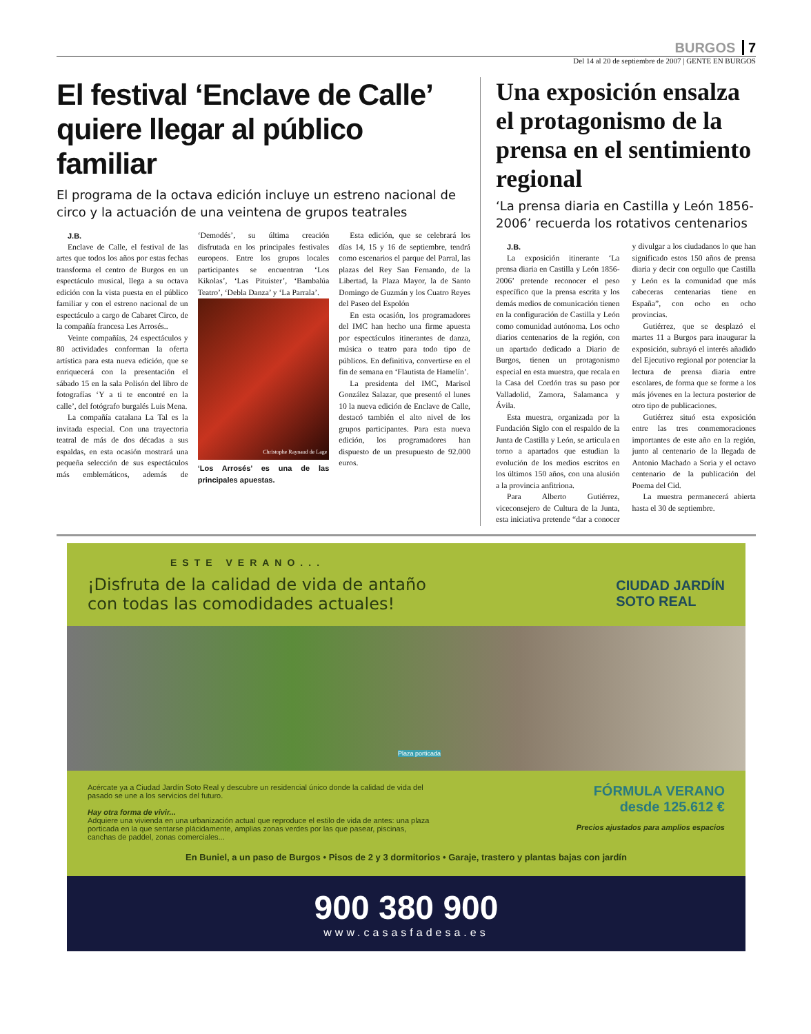BURGOS 7
Del 14 al 20 de septiembre de 2007 | GENTE EN BURGOS
El festival ‘Enclave de Calle’ quiere llegar al público familiar
El programa de la octava edición incluye un estreno nacional de circo y la actuación de una veintena de grupos teatrales
J.B.
Enclave de Calle, el festival de las artes que todos los años por estas fechas transforma el centro de Burgos en un espectáculo musical, llega a su octava edición con la vista puesta en el público familiar y con el estreno nacional de un espectáculo a cargo de Cabaret Circo, de la compañía francesa Les Arrosés..
Veinte compañías, 24 espectáculos y 80 actividades conforman la oferta artística para esta nueva edición, que se enriquecerá con la presentación el sábado 15 en la sala Polisón del libro de fotografías ‘Y a ti te encontré en la calle’, del fotógrafo burgalés Luis Mena.
La compañía catalana La Tal es la invitada especial. Con una trayectoria teatral de más de dos décadas a sus espaldas, en esta ocasión mostrará una pequeña selección de sus espectáculos más emblemáticos, además de ‘Demodés’, su última creación disfrutada en los principales festivales europeos. Entre los grupos locales participantes se encuentran ‘Los Kikolas’, ‘Las Pituister’, ‘Bambalúa Teatro’, ‘Debla Danza’ y ‘La Parrala’.
Christophe Raynaud de Lage
‘Los Arrosés’ es una de las principales apuestas.
Esta edición, que se celebrará los días 14, 15 y 16 de septiembre, tendrá como escenarios el parque del Parral, las plazas del Rey San Fernando, de la Libertad, la Plaza Mayor, la de Santo Domingo de Guzmán y los Cuatro Reyes del Paseo del Espolón
En esta ocasión, los programadores del IMC han hecho una firme apuesta por espectáculos itinerantes de danza, música o teatro para todo tipo de públicos. En definitiva, convertirse en el fin de semana en ‘Flautista de Hamelín’.
La presidenta del IMC, Marisol González Salazar, que presentó el lunes 10 la nueva edición de Enclave de Calle, destacó también el alto nivel de los grupos participantes. Para esta nueva edición, los programadores han dispuesto de un presupuesto de 92.000 euros.
Una exposición ensalza el protagonismo de la prensa en el sentimiento regional
‘La prensa diaria en Castilla y León 1856-2006’ recuerda los rotativos centenarios
J.B.
La exposición itinerante ‘La prensa diaria en Castilla y León 1856-2006’ pretende reconocer el peso específico que la prensa escrita y los demás medios de comunicación tienen en la configuración de Castilla y León como comunidad autónoma. Los ocho diarios centenarios de la región, con un apartado dedicado a Diario de Burgos, tienen un protagonismo especial en esta muestra, que recala en la Casa del Cordón tras su paso por Valladolid, Zamora, Salamanca y Ávila.
Esta muestra, organizada por la Fundación Siglo con el respaldo de la Junta de Castilla y León, se articula en torno a apartados que estudian la evolución de los medios escritos en los últimos 150 años, con una alusión a la provincia anfitriona.
Para Alberto Gutiérrez, viceconsejero de Cultura de la Junta, esta iniciativa pretende “dar a conocer y divulgar a los ciudadanos lo que han significado estos 150 años de prensa diaria y decir con orgullo que Castilla y León es la comunidad que más cabeceras centenarias tiene en España”, con ocho en ocho provincias.
Gutiérrez, que se desplazó el martes 11 a Burgos para inaugurar la exposición, subrayó el interés añadido del Ejecutivo regional por potenciar la lectura de prensa diaria entre escolares, de forma que se forme a los más jóvenes en la lectura posterior de otro tipo de publicaciones.
Gutiérrez situó esta exposición entre las tres conmemoraciones importantes de este año en la región, junto al centenario de la llegada de Antonio Machado a Soria y el octavo centenario de la publicación del Poema del Cid.
La muestra permanecerá abierta hasta el 30 de septiembre.
ESTE VERANO...
¡Disfruta de la calidad de vida de antaño
con todas las comodidades actuales!
CIUDAD JARDÍN
SOTO REAL
Plaza porticada
Acércate ya a Ciudad Jardín Soto Real y descubre un residencial único donde la calidad de vida del pasado se une a los servicios del futuro.
Hay otra forma de vivir...
Adquiere una vivienda en una urbanización actual que reproduce el estilo de vida de antes: una plaza porticada en la que sentarse plácidamente, amplias zonas verdes por las que pasear, piscinas, canchas de paddel, zonas comerciales...
FÓRMULA VERANO
desde 125.612 €
Precios ajustados para amplios espacios
En Buniel, a un paso de Burgos • Pisos de 2 y 3 dormitorios • Garaje, trastero y plantas bajas con jardín
900 380 900
www.casasfadesa.es